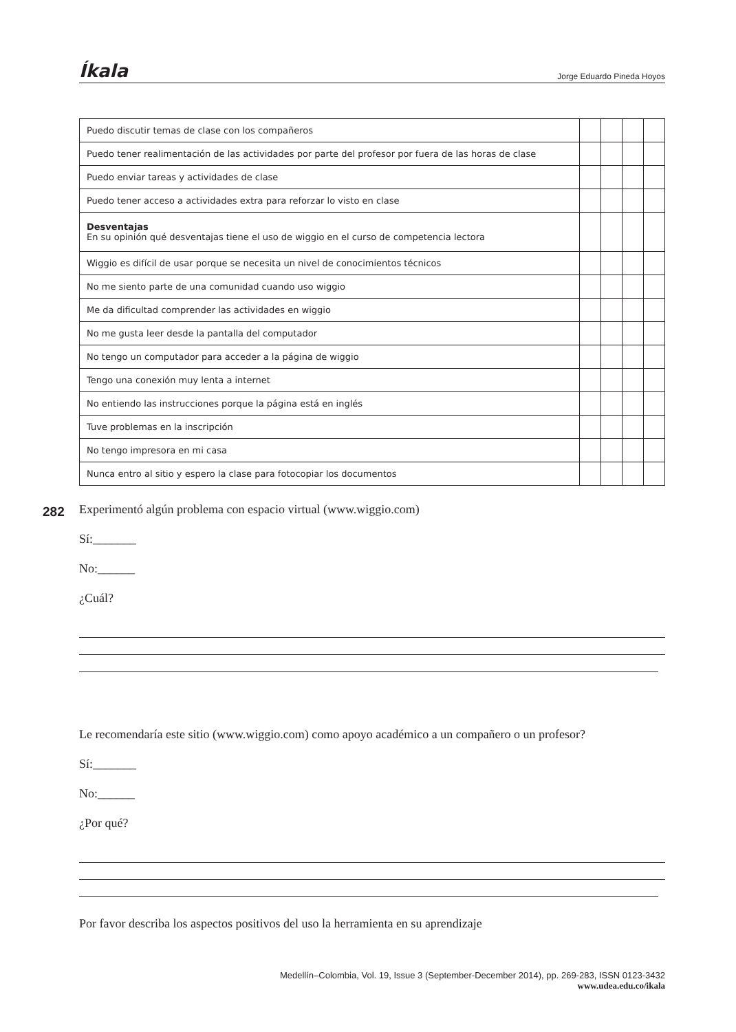Íkala Jorge Eduardo Pineda Hoyos
| Puedo discutir temas de clase con los compañeros | | | | |
| Puedo tener realimentación de las actividades por parte del profesor por fuera de las horas de clase | | | | |
| Puedo enviar tareas y actividades de clase | | | | |
| Puedo tener acceso a actividades extra para reforzar lo visto en clase | | | | |
| Desventajas En su opinión qué desventajas tiene el uso de wiggio en el curso de competencia lectora | | | | |
| Wiggio es difícil de usar porque se necesita un nivel de conocimientos técnicos | | | | |
| No me siento parte de una comunidad cuando uso wiggio | | | | |
| Me da dificultad comprender las actividades en wiggio | | | | |
| No me gusta leer desde la pantalla del computador | | | | |
| No tengo un computador para acceder a la página de wiggio | | | | |
| Tengo una conexión muy lenta a internet | | | | |
| No entiendo las instrucciones porque la página está en inglés | | | | |
| Tuve problemas en la inscripción | | | | |
| No tengo impresora en mi casa | | | | |
| Nunca entro al sitio y espero la clase para fotocopiar los documentos | | | | |
282
Experimentó algún problema con espacio virtual (www.wiggio.com)
Sí:_______
No:______
¿Cuál?
Le recomendaría este sitio (www.wiggio.com) como apoyo académico a un compañero o un profesor?
Sí:_______
No:______
¿Por qué?
Por favor describa los aspectos positivos del uso la herramienta en su aprendizaje
Medellín–Colombia, Vol. 19, Issue 3 (September-December 2014), pp. 269-283, ISSN 0123-3432
www.udea.edu.co/ikala